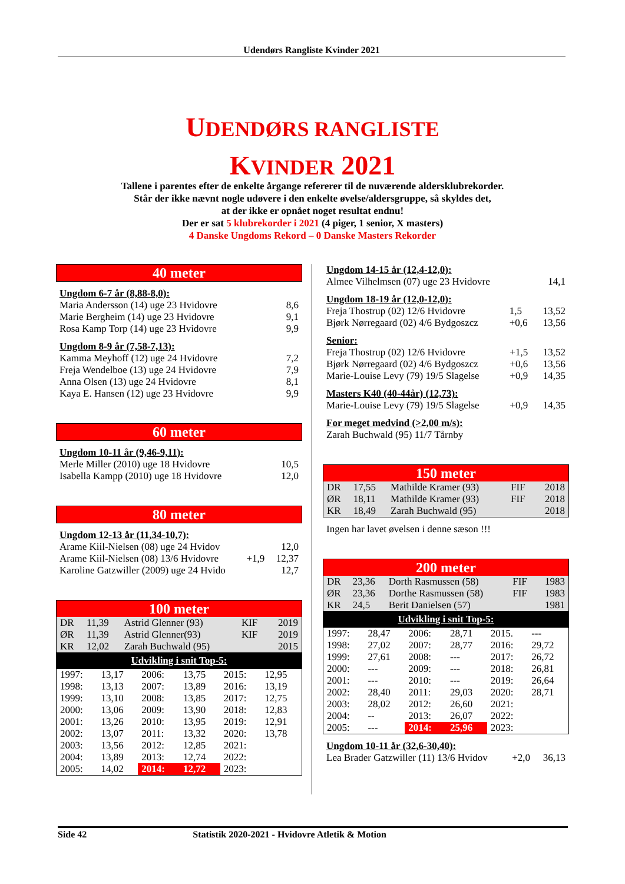Udendørs Rangliste Kvinder 2021
UDENDØRS RANGLISTE
KVINDER 2021
Tallene i parentes efter de enkelte årgange refererer til de nuværende aldersklubrekorder.
Står der ikke nævnt nogle udøvere i den enkelte øvelse/aldersgruppe, så skyldes det,
at der ikke er opnået noget resultat endnu!
Der er sat 5 klubrekorder i 2021 (4 piger, 1 senior, X masters)
4 Danske Ungdoms Rekord – 0 Danske Masters Rekorder
40 meter
Ungdom 6-7 år (8,88-8,0):
| Maria Andersson (14) uge 23 Hvidovre | 8,6 |
| Marie Bergheim (14) uge 23 Hvidovre | 9,1 |
| Rosa Kamp Torp (14) uge 23 Hvidovre | 9,9 |
Ungdom 8-9 år (7,58-7,13):
| Kamma Meyhoff (12) uge 24 Hvidovre | 7,2 |
| Freja Wendelboe (13) uge 24 Hvidovre | 7,9 |
| Anna Olsen (13) uge 24 Hvidovre | 8,1 |
| Kaya E. Hansen (12) uge 23 Hvidovre | 9,9 |
60 meter
Ungdom 10-11 år (9,46-9,11):
| Merle Miller (2010) uge 18 Hvidovre | 10,5 |
| Isabella Kampp (2010) uge 18 Hvidovre | 12,0 |
80 meter
Ungdom 12-13 år (11,34-10,7):
| Arame Kiil-Nielsen (08) uge 24 Hvidov | | 12,0 |
| Arame Kiil-Nielsen (08) 13/6 Hvidovre | +1,9 | 12,37 |
| Karoline Gatzwiller (2009) uge 24 Hvido | | 12,7 |
100 meter
| DR | 11,39 | Astrid Glenner (93) | KIF | 2019 |
| ØR | 11,39 | Astrid Glenner(93) | KIF | 2019 |
| KR | 12,02 | Zarah Buchwald (95) | | 2015 |
Udvikling i snit Top-5:
| 1997: | 13,17 | 2006: | 13,75 | 2015: | 12,95 |
| 1998: | 13,13 | 2007: | 13,89 | 2016: | 13,19 |
| 1999: | 13,10 | 2008: | 13,85 | 2017: | 12,75 |
| 2000: | 13,06 | 2009: | 13,90 | 2018: | 12,83 |
| 2001: | 13,26 | 2010: | 13,95 | 2019: | 12,91 |
| 2002: | 13,07 | 2011: | 13,32 | 2020: | 13,78 |
| 2003: | 13,56 | 2012: | 12,85 | 2021: | |
| 2004: | 13,89 | 2013: | 12,74 | 2022: | |
| 2005: | 14,02 | 2014: | 12,72 | 2023: | |
Ungdom 14-15 år (12,4-12,0):
| Almee Vilhelmsen (07) uge 23 Hvidovre | 14,1 |
Ungdom 18-19 år (12,0-12,0):
| Freja Thostrup (02) 12/6 Hvidovre | 1,5 | 13,52 |
| Bjørk Nørregaard (02) 4/6 Bydgoszcz | +0,6 | 13,56 |
Senior:
| Freja Thostrup (02) 12/6 Hvidovre | +1,5 | 13,52 |
| Bjørk Nørregaard (02) 4/6 Bydgoszcz | +0,6 | 13,56 |
| Marie-Louise Levy (79) 19/5 Slagelse | +0,9 | 14,35 |
Masters K40 (40-44år) (12,73):
| Marie-Louise Levy (79) 19/5 Slagelse | +0,9 | 14,35 |
For meget medvind (>2,00 m/s):
| Zarah Buchwald (95) 11/7 Tårnby |
150 meter
| DR | 17,55 | Mathilde Kramer (93) | FIF | 2018 |
| ØR | 18,11 | Mathilde Kramer (93) | FIF | 2018 |
| KR | 18,49 | Zarah Buchwald (95) | | 2018 |
Ingen har lavet øvelsen i denne sæson !!!
200 meter
| DR | 23,36 | Dorth Rasmussen (58) | FIF | 1983 |
| ØR | 23,36 | Dorthe Rasmussen (58) | FIF | 1983 |
| KR | 24,5 | Berit Danielsen (57) | | 1981 |
Udvikling i snit Top-5:
| 1997: | 28,47 | 2006: | 28,71 | 2015. | --- |
| 1998: | 27,02 | 2007: | 28,77 | 2016: | 29,72 |
| 1999: | 27,61 | 2008: | --- | 2017: | 26,72 |
| 2000: | --- | 2009: | --- | 2018: | 26,81 |
| 2001: | --- | 2010: | --- | 2019: | 26,64 |
| 2002: | 28,40 | 2011: | 29,03 | 2020: | 28,71 |
| 2003: | 28,02 | 2012: | 26,60 | 2021: | |
| 2004: | -- | 2013: | 26,07 | 2022: | |
| 2005: | --- | 2014: | 25,96 | 2023: | |
Ungdom 10-11 år (32,6-30,40):
| Lea Brader Gatzwiller (11) 13/6 Hvidov | +2,0 | 36,13 |
Side 42 Statistik 2020-2021 - Hvidovre Atletik & Motion